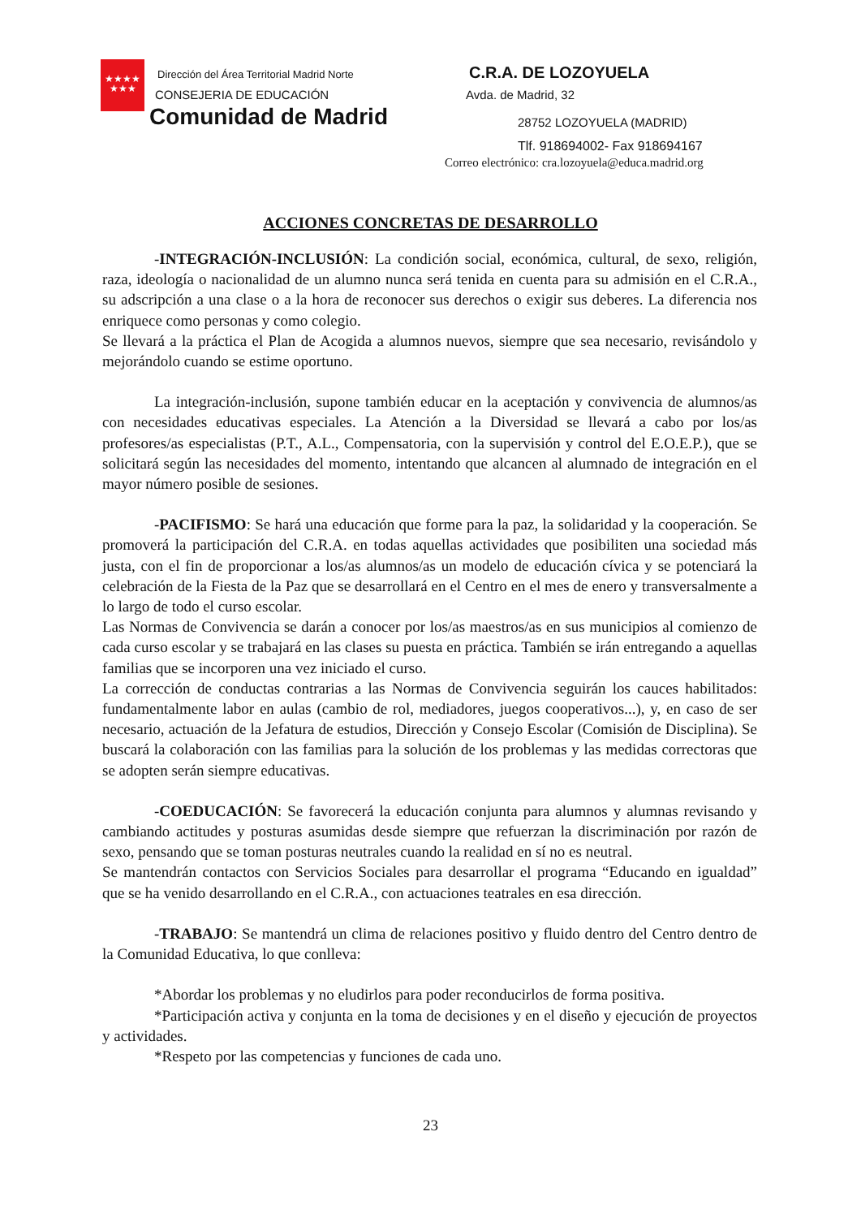★★★★
★★★
Dirección del Área Territorial Madrid Norte
CONSEJERIA DE EDUCACIÓN
Comunidad de Madrid
C.R.A. DE LOZOYUELA
Avda. de Madrid, 32
28752 LOZOYUELA (MADRID)
Tlf. 918694002- Fax 918694167
Correo electrónico: cra.lozoyuela@educa.madrid.org
ACCIONES CONCRETAS DE DESARROLLO
-INTEGRACIÓN-INCLUSIÓN: La condición social, económica, cultural, de sexo, religión, raza, ideología o nacionalidad de un alumno nunca será tenida en cuenta para su admisión en el C.R.A., su adscripción a una clase o a la hora de reconocer sus derechos o exigir sus deberes. La diferencia nos enriquece como personas y como colegio.
Se llevará a la práctica el Plan de Acogida a alumnos nuevos, siempre que sea necesario, revisándolo y mejorándolo cuando se estime oportuno.
La integración-inclusión, supone también educar en la aceptación y convivencia de alumnos/as con necesidades educativas especiales. La Atención a la Diversidad se llevará a cabo por los/as profesores/as especialistas (P.T., A.L., Compensatoria, con la supervisión y control del E.O.E.P.), que se solicitará según las necesidades del momento, intentando que alcancen al alumnado de integración en el mayor número posible de sesiones.
-PACIFISMO: Se hará una educación que forme para la paz, la solidaridad y la cooperación. Se promoverá la participación del C.R.A. en todas aquellas actividades que posibiliten una sociedad más justa, con el fin de proporcionar a los/as alumnos/as un modelo de educación cívica y se potenciará la celebración de la Fiesta de la Paz que se desarrollará en el Centro en el mes de enero y transversalmente a lo largo de todo el curso escolar.
Las Normas de Convivencia se darán a conocer por los/as maestros/as en sus municipios al comienzo de cada curso escolar y se trabajará en las clases su puesta en práctica. También se irán entregando a aquellas familias que se incorporen una vez iniciado el curso.
La corrección de conductas contrarias a las Normas de Convivencia seguirán los cauces habilitados: fundamentalmente labor en aulas (cambio de rol, mediadores, juegos cooperativos...), y, en caso de ser necesario, actuación de la Jefatura de estudios, Dirección y Consejo Escolar (Comisión de Disciplina). Se buscará la colaboración con las familias para la solución de los problemas y las medidas correctoras que se adopten serán siempre educativas.
-COEDUCACIÓN: Se favorecerá la educación conjunta para alumnos y alumnas revisando y cambiando actitudes y posturas asumidas desde siempre que refuerzan la discriminación por razón de sexo, pensando que se toman posturas neutrales cuando la realidad en sí no es neutral.
Se mantendrán contactos con Servicios Sociales para desarrollar el programa “Educando en igualdad” que se ha venido desarrollando en el C.R.A., con actuaciones teatrales en esa dirección.
-TRABAJO: Se mantendrá un clima de relaciones positivo y fluido dentro del Centro dentro de la Comunidad Educativa, lo que conlleva:
*Abordar los problemas y no eludirlos para poder reconducirlos de forma positiva.
*Participación activa y conjunta en la toma de decisiones y en el diseño y ejecución de proyectos y actividades.
*Respeto por las competencias y funciones de cada uno.
23